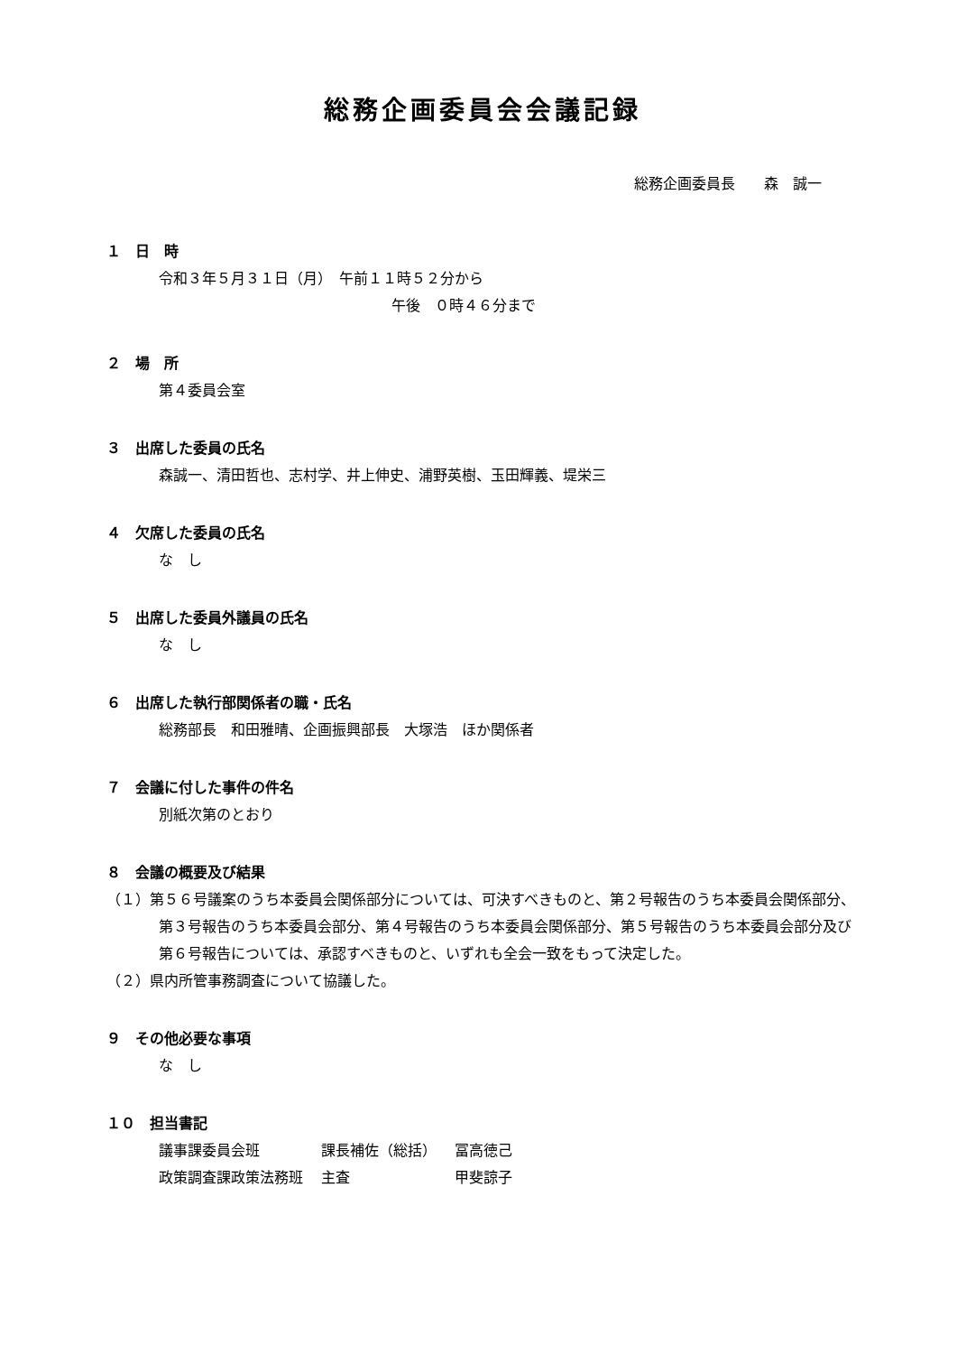総務企画委員会会議記録
総務企画委員長　　森　誠一
１　日　時
令和３年５月３１日（月）　午前１１時５２分から
午後　０時４６分まで
２　場　所
第４委員会室
３　出席した委員の氏名
森誠一、清田哲也、志村学、井上伸史、浦野英樹、玉田輝義、堤栄三
４　欠席した委員の氏名
な　し
５　出席した委員外議員の氏名
な　し
６　出席した執行部関係者の職・氏名
総務部長　和田雅晴、企画振興部長　大塚浩　ほか関係者
７　会議に付した事件の件名
別紙次第のとおり
８　会議の概要及び結果
（１）第５６号議案のうち本委員会関係部分については、可決すべきものと、第２号報告のうち本委員会関係部分、第３号報告のうち本委員会部分、第４号報告のうち本委員会関係部分、第５号報告のうち本委員会部分及び第６号報告については、承認すべきものと、いずれも全会一致をもって決定した。
（２）県内所管事務調査について協議した。
９　その他必要な事項
な　し
１０　担当書記
| 議事課委員会班 | 課長補佐（総括） | 冨高徳己 |
| 政策調査課政策法務班 | 主査 | 甲斐諒子 |